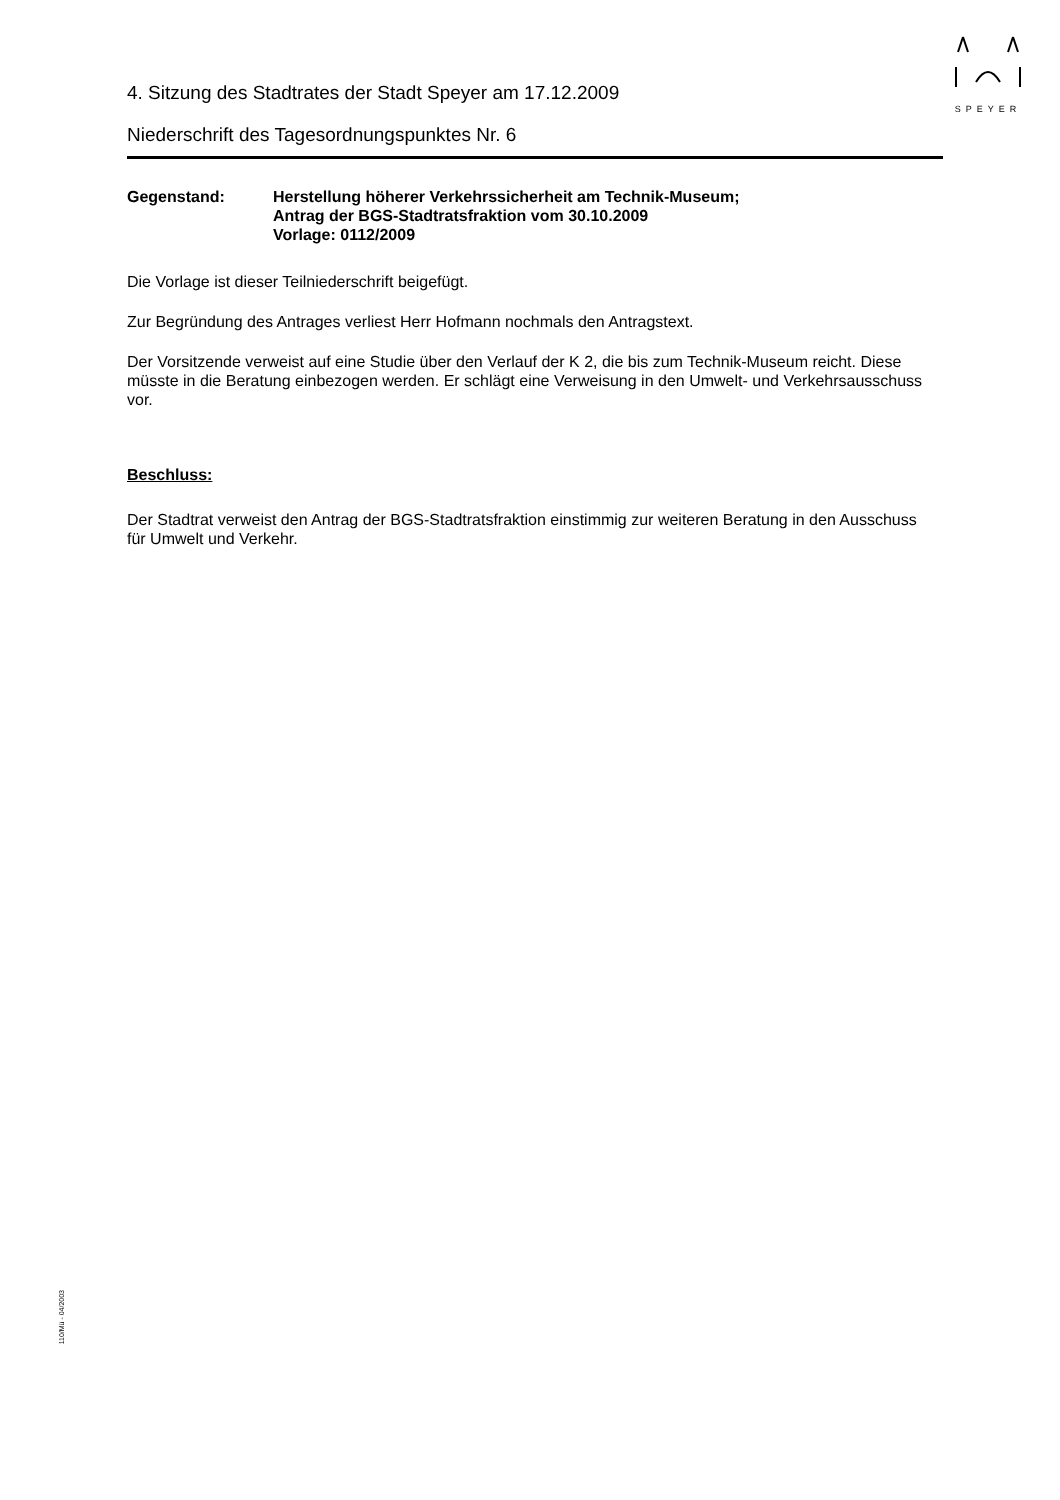SPEYER
4. Sitzung des Stadtrates der Stadt Speyer am 17.12.2009
Niederschrift des Tagesordnungspunktes Nr. 6
Gegenstand: Herstellung höherer Verkehrssicherheit am Technik-Museum;
Antrag der BGS-Stadtratsfraktion vom 30.10.2009
Vorlage: 0112/2009
Die Vorlage ist dieser Teilniederschrift beigefügt.
Zur Begründung des Antrages verliest Herr Hofmann nochmals den Antragstext.
Der Vorsitzende verweist auf eine Studie über den Verlauf der K 2, die bis zum Technik-Museum reicht. Diese müsste in die Beratung einbezogen werden. Er schlägt eine Verweisung in den Umwelt- und Verkehrsausschuss vor.
Beschluss:
Der Stadtrat verweist den Antrag der BGS-Stadtratsfraktion einstimmig zur weiteren Beratung in den Ausschuss für Umwelt und Verkehr.
110/Mü - 04/2003